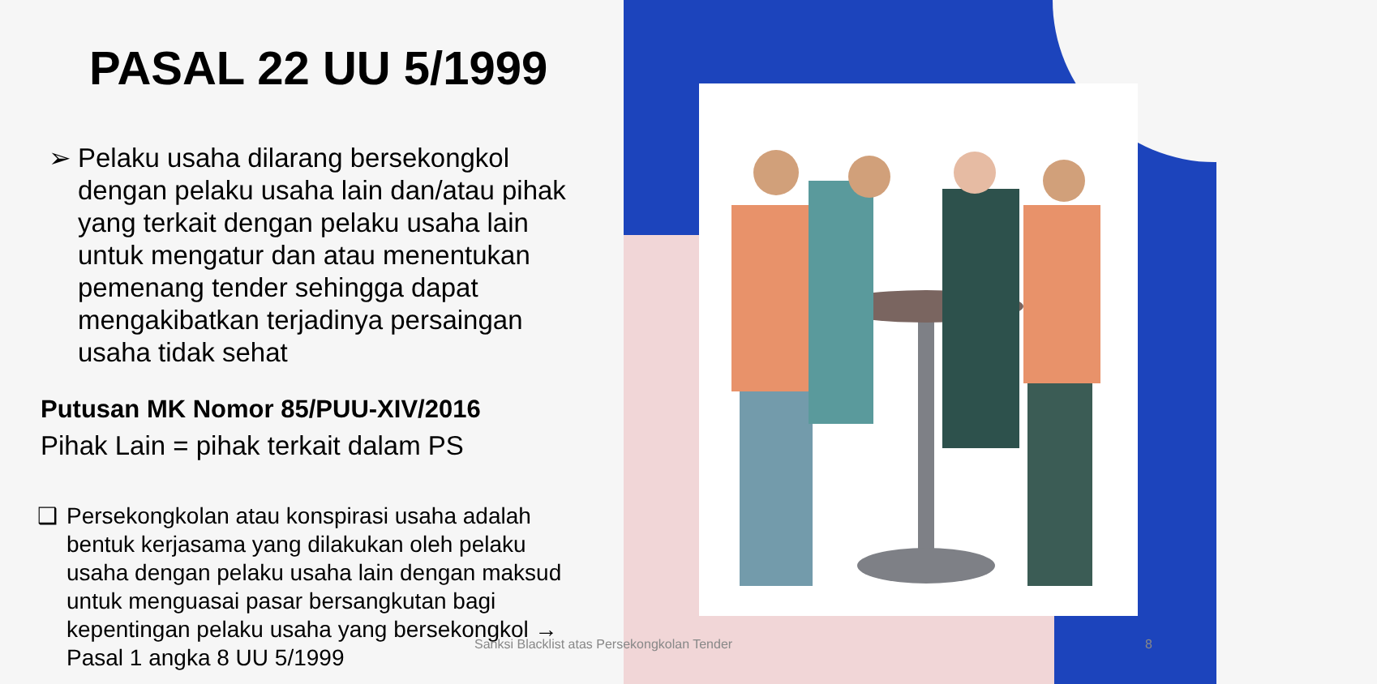PASAL 22 UU 5/1999
➢ Pelaku usaha dilarang bersekongkol dengan pelaku usaha lain dan/atau pihak yang terkait dengan pelaku usaha lain untuk mengatur dan atau menentukan pemenang tender sehingga dapat mengakibatkan terjadinya persaingan usaha tidak sehat
Putusan MK Nomor 85/PUU-XIV/2016
Pihak Lain = pihak terkait dalam PS
❑ Persekongkolan atau konspirasi usaha adalah bentuk kerjasama yang dilakukan oleh pelaku usaha dengan pelaku usaha lain dengan maksud untuk menguasai pasar bersangkutan bagi kepentingan pelaku usaha yang bersekongkol → Pasal 1 angka 8 UU 5/1999
Sanksi Blacklist atas Persekongkolan Tender
8